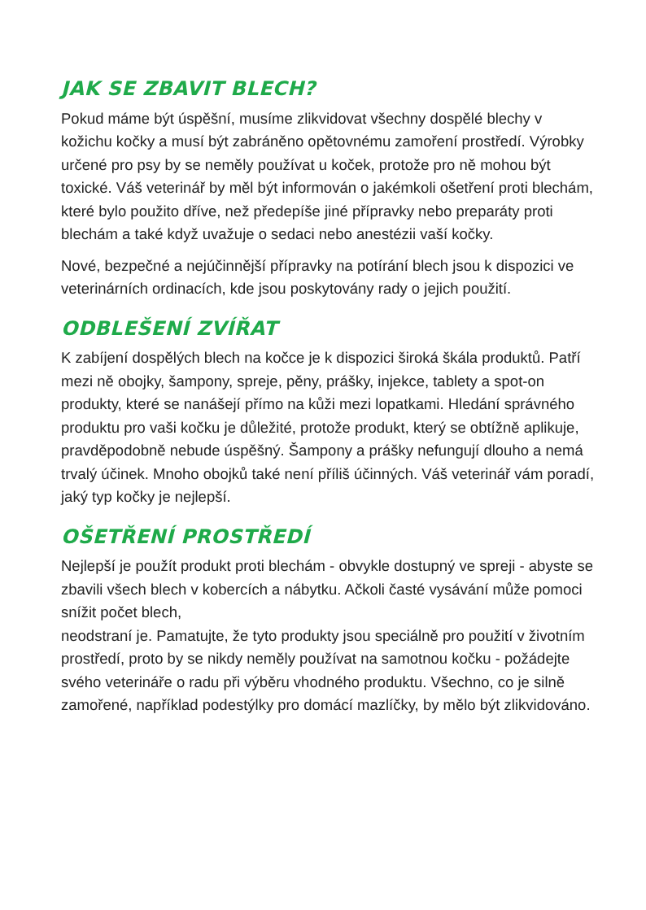JAK SE ZBAVIT BLECH?
Pokud máme být úspěšní, musíme zlikvidovat všechny dospělé blechy v kožichu kočky a musí být zabráněno opětovnému zamoření prostředí. Výrobky určené pro psy by se neměly používat u koček, protože pro ně mohou být toxické. Váš veterinář by měl být informován o jakémkoli ošetření proti blechám, které bylo použito dříve, než předepíše jiné přípravky nebo preparáty proti blechám a také když uvažuje o sedaci nebo anestézii vaší kočky.
Nové, bezpečné a nejúčinnější přípravky na potírání blech jsou k dispozici ve veterinárních ordinacích, kde jsou poskytovány rady o jejich použití.
ODBLEŠENÍ ZVÍŘAT
K zabíjení dospělých blech na kočce je k dispozici široká škála produktů. Patří mezi ně obojky, šampony, spreje, pěny, prášky, injekce, tablety a spot-on produkty, které se nanášejí přímo na kůži mezi lopatkami. Hledání správného produktu pro vaši kočku je důležité, protože produkt, který se obtížně aplikuje, pravděpodobně nebude úspěšný. Šampony a prášky nefungují dlouho a nemá trvalý účinek. Mnoho obojků také není příliš účinných. Váš veterinář vám poradí, jaký typ kočky je nejlepší.
OŠETŘENÍ PROSTŘEDÍ
Nejlepší je použít produkt proti blechám - obvykle dostupný ve spreji - abyste se zbavili všech blech v kobercích a nábytku. Ačkoli časté vysávání může pomoci snížit počet blech,
neodstraní je. Pamatujte, že tyto produkty jsou speciálně pro použití v životním prostředí, proto by se nikdy neměly používat na samotnou kočku - požádejte svého veterináře o radu při výběru vhodného produktu. Všechno, co je silně zamořené, například podestýlky pro domácí mazlíčky, by mělo být zlikvidováno.